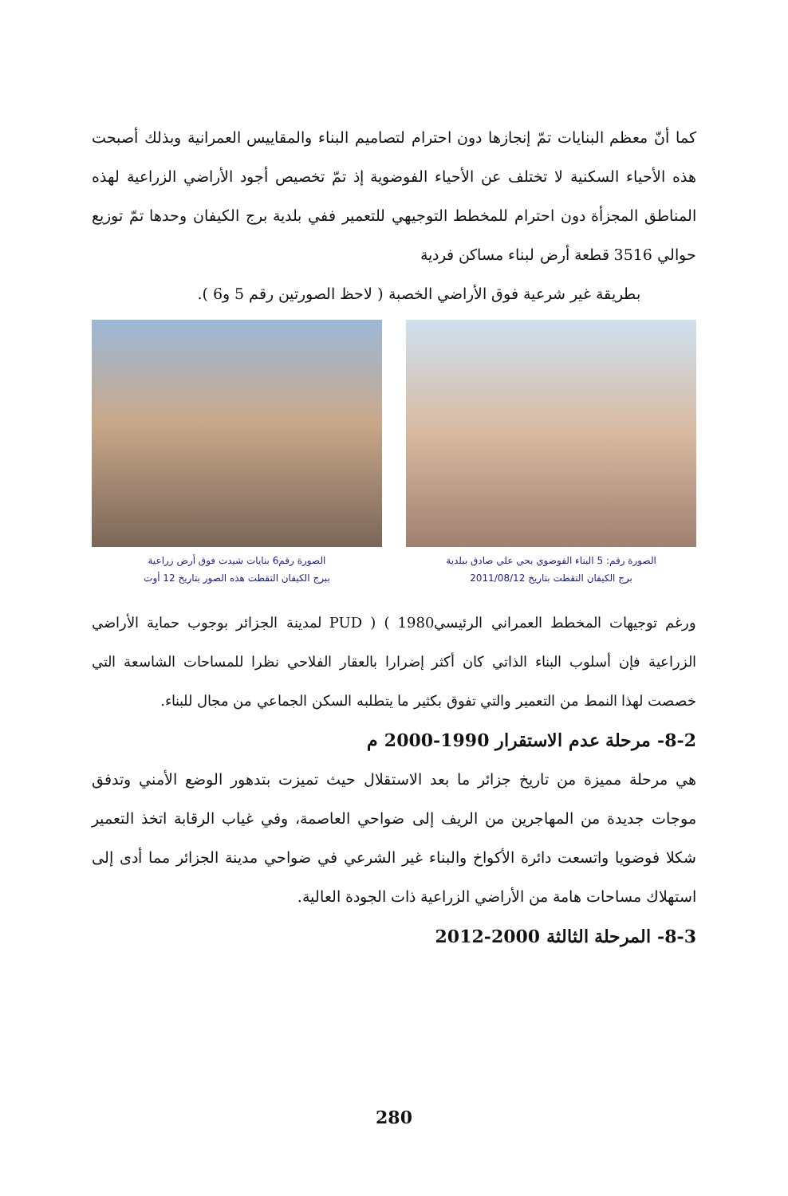كما أنّ معظم البنايات تمّ إنجازها دون احترام لتصاميم البناء والمقاييس العمرانية وبذلك أصبحت هذه الأحياء السكنية لا تختلف عن الأحياء الفوضوية إذ تمّ تخصيص أجود الأراضي الزراعية لهذه المناطق المجزأة دون احترام للمخطط التوجيهي للتعمير ففي بلدية برج الكيفان وحدها تمّ توزيع حوالي 3516 قطعة أرض لبناء مساكن فردية
بطريقة غير شرعية فوق الأراضي الخصبة ( لاحظ الصورتين رقم 5 و6 ).
الصورة رقم: 5 البناء الفوضوي بحي علي صادق ببلدية
برج الكيفان التقطت بتاريخ 2011/08/12
الصورة رقم6 بنايات شيدت فوق أرض زراعية
ببرج الكيفان التقطت هذه الصور بتاريخ 12 أوت
ورغم توجيهات المخطط العمراني الرئيسيPUD ) ( 1980 لمدينة الجزائر بوجوب حماية الأراضي الزراعية فإن أسلوب البناء الذاتي كان أكثر إضرارا بالعقار الفلاحي نظرا للمساحات الشاسعة التي خصصت لهذا النمط من التعمير والتي تفوق بكثير ما يتطلبه السكن الجماعي من مجال للبناء.
8-2- مرحلة عدم الاستقرار 1990-2000 م
هي مرحلة مميزة من تاريخ جزائر ما بعد الاستقلال حيث تميزت بتدهور الوضع الأمني وتدفق موجات جديدة من المهاجرين من الريف إلى ضواحي العاصمة، وفي غياب الرقابة اتخذ التعمير شكلا فوضويا واتسعت دائرة الأكواخ والبناء غير الشرعي في ضواحي مدينة الجزائر مما أدى إلى استهلاك مساحات هامة من الأراضي الزراعية ذات الجودة العالية.
8-3- المرحلة الثالثة 2000-2012
280